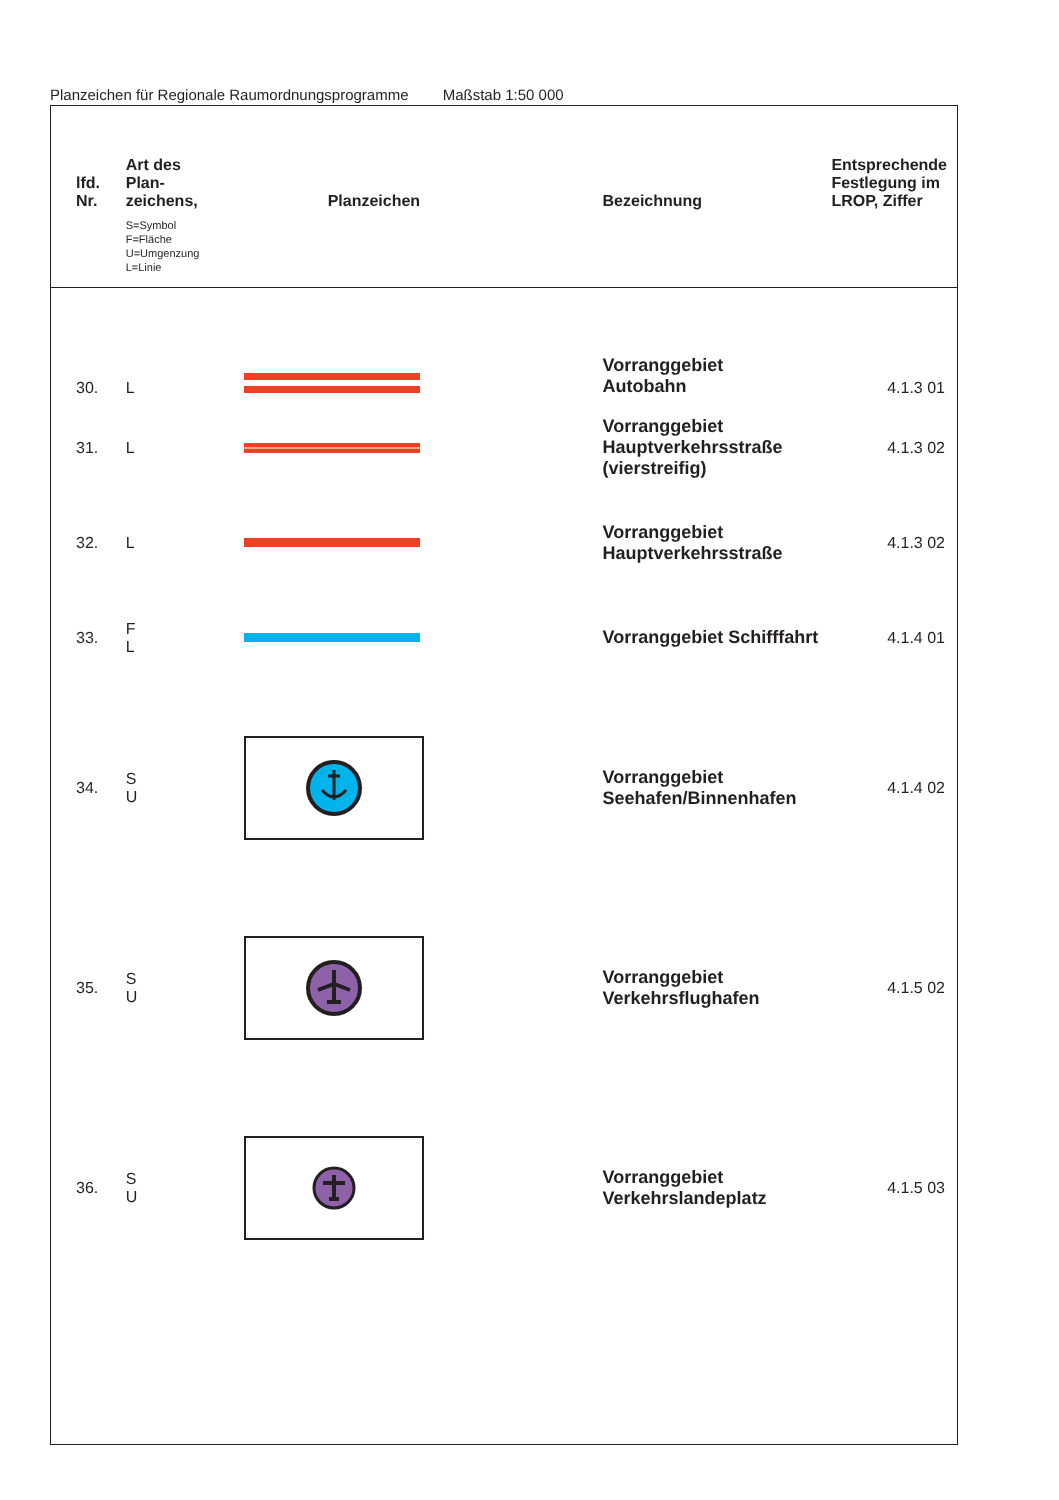Planzeichen für Regionale Raumordnungsprogramme Maßstab 1:50 000
| lfd. Nr. | Art des Plan- zeichens, S=Symbol F=Fläche U=Umgenzung L=Linie | Planzeichen | Bezeichnung | Entsprechende Festlegung im LROP, Ziffer |
| --- | --- | --- | --- | --- |
| 30. | L | | Vorranggebiet Autobahn | 4.1.3 01 |
| 31. | L | | Vorranggebiet Hauptverkehrsstraße (vierstreifig) | 4.1.3 02 |
| 32. | L | | Vorranggebiet Hauptverkehrsstraße | 4.1.3 02 |
| 33. | F L | | Vorranggebiet Schifffahrt | 4.1.4 01 |
| 34. | S U | | Vorranggebiet Seehafen/Binnenhafen | 4.1.4 02 |
| 35. | S U | | Vorranggebiet Verkehrsflughafen | 4.1.5 02 |
| 36. | S U | | Vorranggebiet Verkehrslandeplatz | 4.1.5 03 |